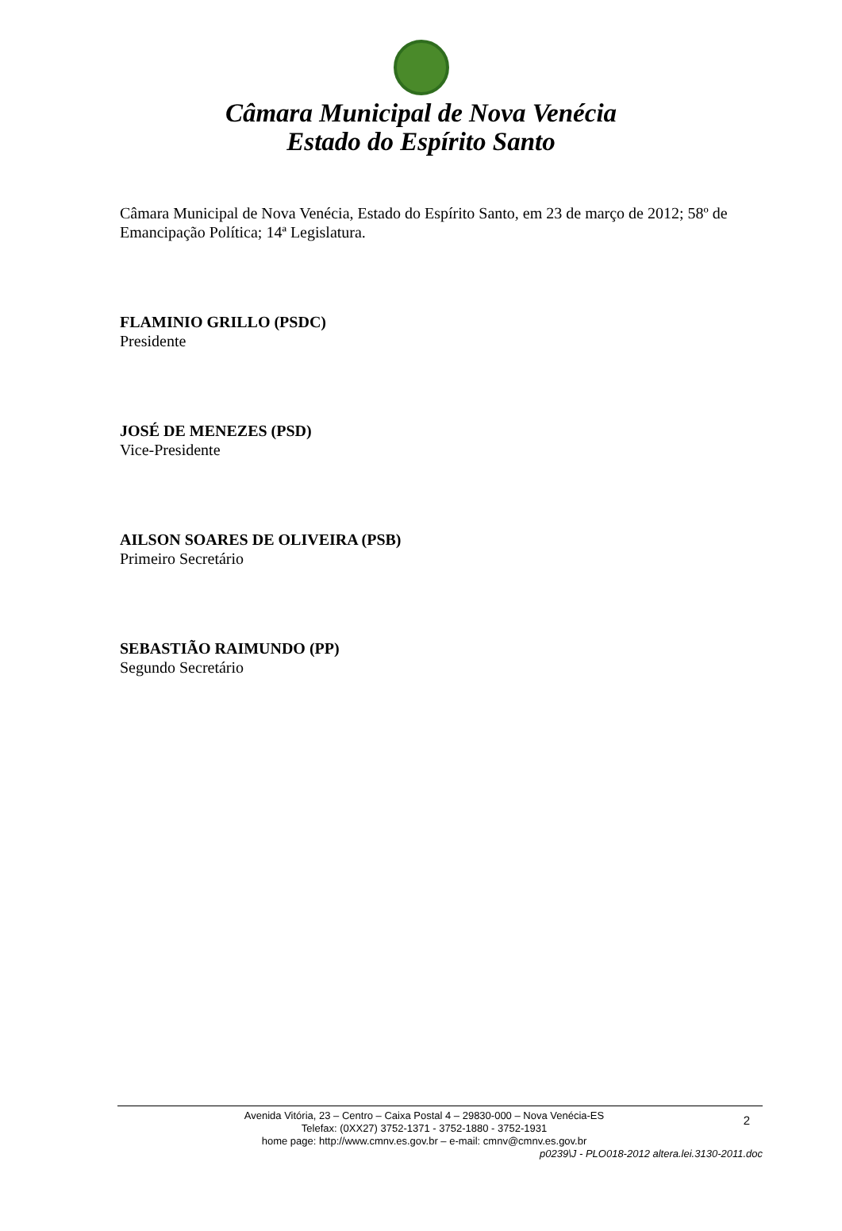Câmara Municipal de Nova Venécia
Estado do Espírito Santo
Câmara Municipal de Nova Venécia, Estado do Espírito Santo, em 23 de março de 2012; 58º de Emancipação Política; 14ª Legislatura.
FLAMINIO GRILLO (PSDC)
Presidente
JOSÉ DE MENEZES (PSD)
Vice-Presidente
AILSON SOARES DE OLIVEIRA (PSB)
Primeiro Secretário
SEBASTIÃO RAIMUNDO (PP)
Segundo Secretário
Avenida Vitória, 23 – Centro – Caixa Postal 4 – 29830-000 – Nova Venécia-ES
Telefax: (0XX27) 3752-1371 - 3752-1880 - 3752-1931
home page: http://www.cmnv.es.gov.br – e-mail: cmnv@cmnv.es.gov.br
2
p0239\J - PLO018-2012 altera.lei.3130-2011.doc